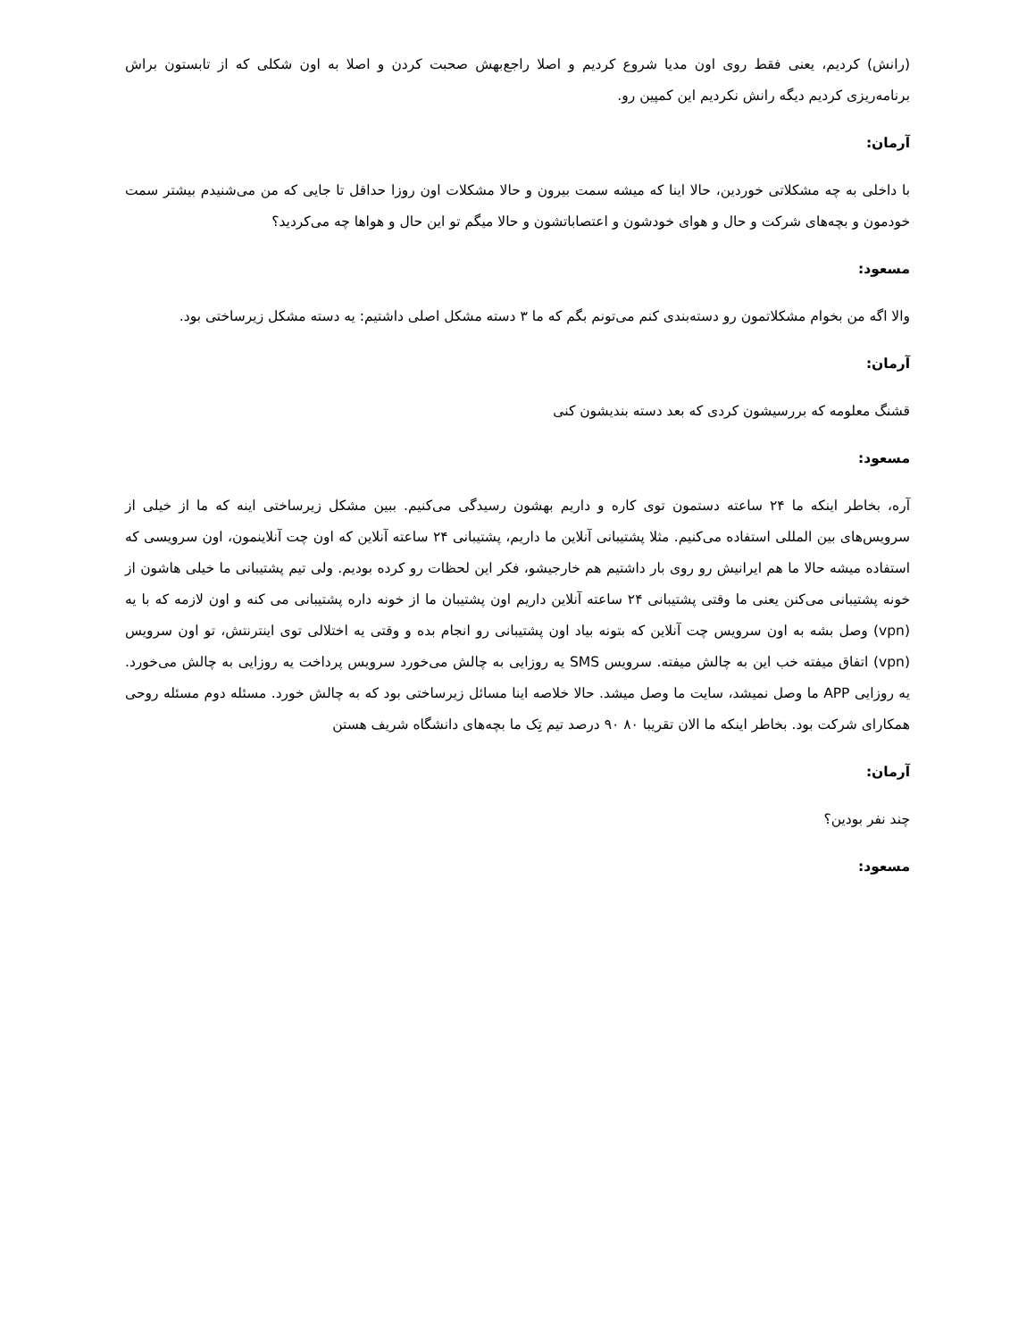(رانش) کردیم، یعنی فقط روی اون مدیا شروع کردیم و اصلا راجع‌بهش صحبت کردن و اصلا به اون شکلی که از تابستون براش برنامه‌ریزی کردیم دیگه رانش نکردیم این کمپین رو.
آرمان:
با داخلی به چه مشکلاتی خوردین، حالا اینا که میشه سمت بیرون و حالا مشکلات اون روزا حداقل تا جایی که من می‌شنیدم بیشتر سمت خودمون و بچه‌های شرکت و حال و هوای خودشون و اعتصاباتشون و حالا میگم تو این حال و هواها چه می‌کردید؟
مسعود:
والا اگه من بخوام مشکلاتمون رو دسته‌بندی کنم می‌تونم بگم که ما ۳ دسته مشکل اصلی داشتیم: یه دسته مشکل زیرساختی بود.
آرمان:
قشنگ معلومه که بررسیشون کردی که بعد دسته بندیشون کنی
مسعود:
آره، بخاطر اینکه ما ۲۴ ساعته دستمون توی کاره و داریم بهشون رسیدگی می‌کنیم. ببین مشکل زیرساختی اینه که ما از خیلی از سرویس‌های بین المللی استفاده می‌کنیم. مثلا پشتیبانی آنلاین ما داریم، پشتیبانی ۲۴ ساعته آنلاین که اون چت آنلاینمون، اون سرویسی که استفاده میشه حالا ما هم ایرانیش رو روی بار داشتیم هم خارجیشو، فکر این لحظات رو کرده بودیم. ولی تیم پشتیبانی ما خیلی هاشون از خونه پشتیبانی می‌کنن یعنی ما وقتی پشتیبانی ۲۴ ساعته آنلاین داریم اون پشتیبان ما از خونه داره پشتیبانی می کنه و اون لازمه که با یه (vpn) وصل بشه به اون سرویس چت آنلاین که بتونه بیاد اون پشتیبانی رو انجام بده و وقتی یه اختلالی توی اینترنتش، تو اون سرویس (vpn) اتفاق میفته خب این به چالش میفته. سرویس SMS یه روزایی به چالش می‌خورد سرویس پرداخت یه روزایی به چالش می‌خورد. یه روزایی APP ما وصل نمیشد، سایت ما وصل میشد. حالا خلاصه اینا مسائل زیرساختی بود که به چالش خورد. مسئله دوم مسئله روحی همکارای شرکت بود. بخاطر اینکه ما الان تقریبا ۸۰ ۹۰ درصد تیم تِک ما بچه‌های دانشگاه شریف هستن
آرمان:
چند نفر بودین؟
مسعود: